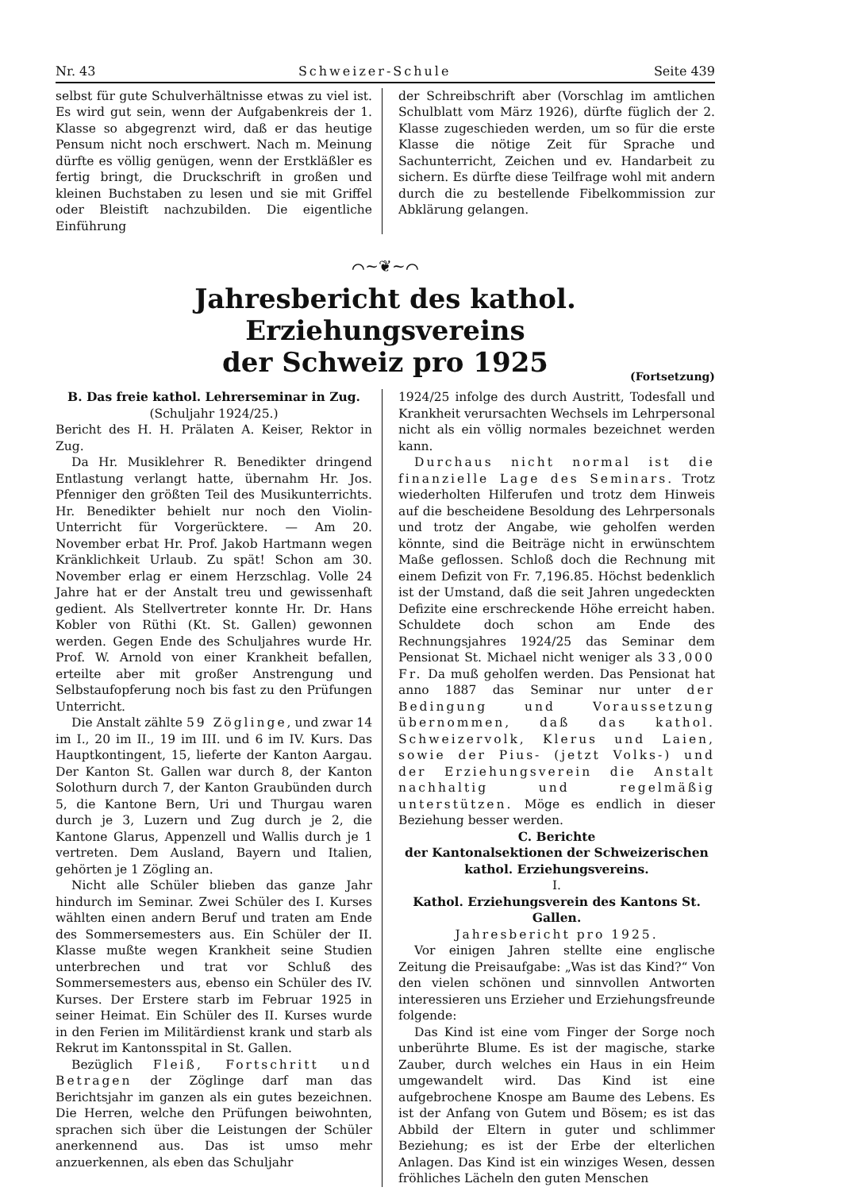Nr. 43 Schweizer-Schule Seite 439
selbst für gute Schulverhältnisse etwas zu viel ist. Es wird gut sein, wenn der Aufgabenkreis der 1. Klasse so abgegrenzt wird, daß er das heutige Pensum nicht noch erschwert. Nach m. Meinung dürfte es völlig genügen, wenn der Erstkläßler es fertig bringt, die Druckschrift in großen und kleinen Buchstaben zu lesen und sie mit Griffel oder Bleistift nachzubilden. Die eigentliche Einführung
der Schreibschrift aber (Vorschlag im amtlichen Schulblatt vom März 1926), dürfte füglich der 2. Klasse zugeschieden werden, um so für die erste Klasse die nötige Zeit für Sprache und Sachunterricht, Zeichen und ev. Handarbeit zu sichern. Es dürfte diese Teilfrage wohl mit andern durch die zu bestellende Fibelkommission zur Abklärung gelangen.
⌒~❦~⌒
Jahresbericht des kathol. Erziehungsvereins
der Schweiz pro 1925
(Fortsetzung)
B. Das freie kathol. Lehrerseminar in Zug.
(Schuljahr 1924/25.)
Bericht des H. H. Prälaten A. Keiser, Rektor in Zug.
Da Hr. Musiklehrer R. Benedikter dringend Entlastung verlangt hatte, übernahm Hr. Jos. Pfenniger den größten Teil des Musikunterrichts. Hr. Benedikter behielt nur noch den Violin-Unterricht für Vorgerücktere. — Am 20. November erbat Hr. Prof. Jakob Hartmann wegen Kränklichkeit Urlaub. Zu spät! Schon am 30. November erlag er einem Herzschlag. Volle 24 Jahre hat er der Anstalt treu und gewissenhaft gedient. Als Stellvertreter konnte Hr. Dr. Hans Kobler von Rüthi (Kt. St. Gallen) gewonnen werden. Gegen Ende des Schuljahres wurde Hr. Prof. W. Arnold von einer Krankheit befallen, erteilte aber mit großer Anstrengung und Selbstaufopferung noch bis fast zu den Prüfungen Unterricht.
Die Anstalt zählte 59 Zöglinge, und zwar 14 im I., 20 im II., 19 im III. und 6 im IV. Kurs. Das Hauptkontingent, 15, lieferte der Kanton Aargau. Der Kanton St. Gallen war durch 8, der Kanton Solothurn durch 7, der Kanton Graubünden durch 5, die Kantone Bern, Uri und Thurgau waren durch je 3, Luzern und Zug durch je 2, die Kantone Glarus, Appenzell und Wallis durch je 1 vertreten. Dem Ausland, Bayern und Italien, gehörten je 1 Zögling an.
Nicht alle Schüler blieben das ganze Jahr hindurch im Seminar. Zwei Schüler des I. Kurses wählten einen andern Beruf und traten am Ende des Sommersemesters aus. Ein Schüler der II. Klasse mußte wegen Krankheit seine Studien unterbrechen und trat vor Schluß des Sommersemesters aus, ebenso ein Schüler des IV. Kurses. Der Erstere starb im Februar 1925 in seiner Heimat. Ein Schüler des II. Kurses wurde in den Ferien im Militärdienst krank und starb als Rekrut im Kantonsspital in St. Gallen.
Bezüglich Fleiß, Fortschritt und Betragen der Zöglinge darf man das Berichtsjahr im ganzen als ein gutes bezeichnen. Die Herren, welche den Prüfungen beiwohnten, sprachen sich über die Leistungen der Schüler anerkennend aus. Das ist umso mehr anzuerkennen, als eben das Schuljahr
1924/25 infolge des durch Austritt, Todesfall und Krankheit verursachten Wechsels im Lehrpersonal nicht als ein völlig normales bezeichnet werden kann.
Durchaus nicht normal ist die finanzielle Lage des Seminars. Trotz wiederholten Hilferufen und trotz dem Hinweis auf die bescheidene Besoldung des Lehrpersonals und trotz der Angabe, wie geholfen werden könnte, sind die Beiträge nicht in erwünschtem Maße geflossen. Schloß doch die Rechnung mit einem Defizit von Fr. 7,196.85. Höchst bedenklich ist der Umstand, daß die seit Jahren ungedeckten Defizite eine erschreckende Höhe erreicht haben. Schuldete doch schon am Ende des Rechnungsjahres 1924/25 das Seminar dem Pensionat St. Michael nicht weniger als 33,000 Fr. Da muß geholfen werden. Das Pensionat hat anno 1887 das Seminar nur unter der Bedingung und Voraussetzung übernommen, daß das kathol. Schweizervolk, Klerus und Laien, sowie der Pius- (jetzt Volks-) und der Erziehungsverein die Anstalt nachhaltig und regelmäßig unterstützen. Möge es endlich in dieser Beziehung besser werden.
C. Berichte
der Kantonalsektionen der Schweizerischen kathol. Erziehungsvereins.
I.
Kathol. Erziehungsverein des Kantons St. Gallen.
Jahresbericht pro 1925.
Vor einigen Jahren stellte eine englische Zeitung die Preisaufgabe: „Was ist das Kind?“ Von den vielen schönen und sinnvollen Antworten interessieren uns Erzieher und Erziehungsfreunde folgende:
Das Kind ist eine vom Finger der Sorge noch unberührte Blume. Es ist der magische, starke Zauber, durch welches ein Haus in ein Heim umgewandelt wird. Das Kind ist eine aufgebrochene Knospe am Baume des Lebens. Es ist der Anfang von Gutem und Bösem; es ist das Abbild der Eltern in guter und schlimmer Beziehung; es ist der Erbe der elterlichen Anlagen. Das Kind ist ein winziges Wesen, dessen fröhliches Lächeln den guten Menschen